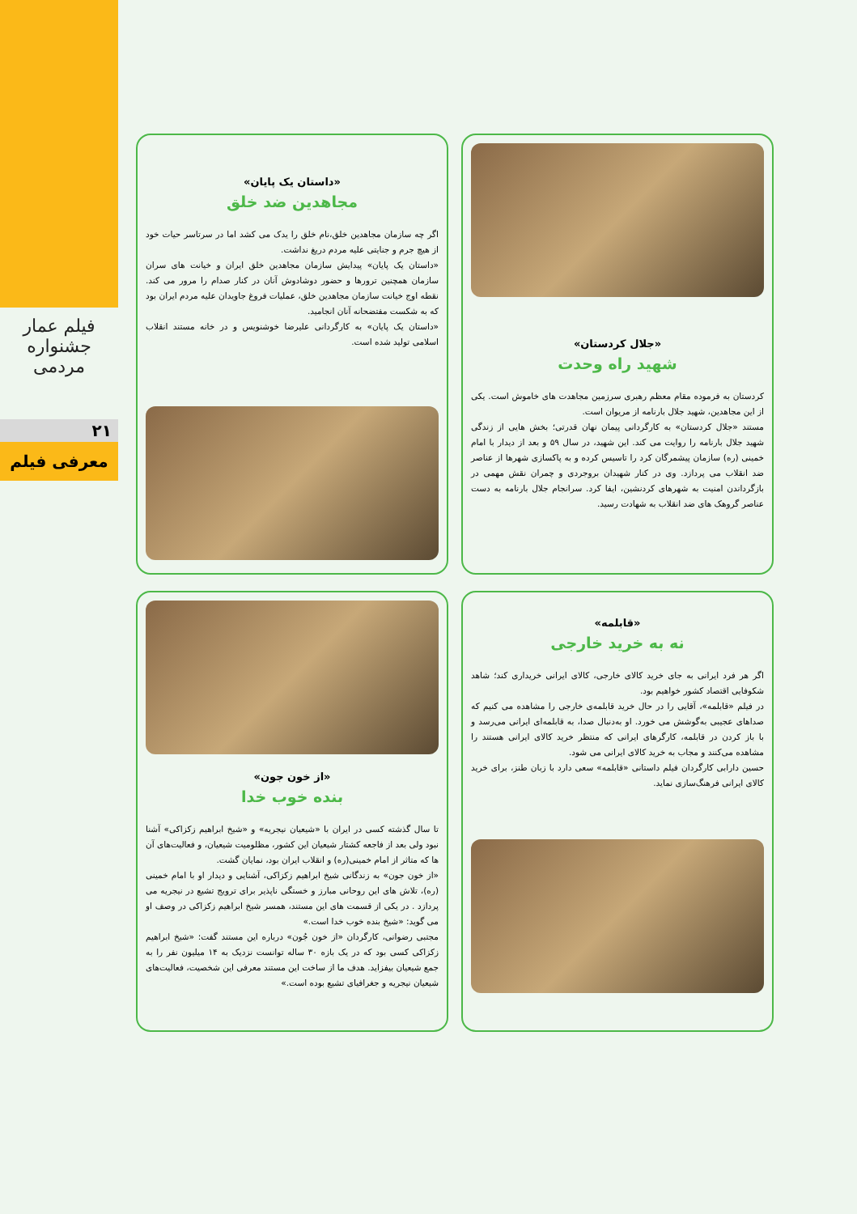فیلم عمار
جشنواره مردمی
۲۱
معرفی فیلم
«جلال کردستان»
شهید راه وحدت
کردستان به فرموده مقام معظم رهبری سرزمین مجاهدت های خاموش است. یکی از این مجاهدین، شهید جلال بارنامه از مریوان است.
مستند «جلال کردستان» به کارگردانی پیمان نهان قدرتی؛ بخش هایی از زندگی شهید جلال بارنامه را روایت می کند. این شهید، در سال ۵۹ و بعد از دیدار با امام خمینی (ره) سازمان پیشمرگان کرد را تاسیس کرده و به پاکسازی شهرها از عناصر ضد انقلاب می پردازد. وی در کنار شهیدان بروجردی و چمران نقش مهمی در بازگرداندن امنیت به شهرهای کردنشین، ایفا کرد. سرانجام جلال بارنامه به دست عناصر گروهک های ضد انقلاب به شهادت رسید.
«داستان یک پایان»
مجاهدین ضد خلق
اگر چه سازمان مجاهدین خلق،نام خلق را یدک می کشد اما در سرتاسر حیات خود از هیچ جرم و جنایتی علیه مردم دریغ نداشت.
«داستان یک پایان» پیدایش سازمان مجاهدین خلق ایران و خیانت های سران سازمان همچنین ترورها و حضور دوشادوش آنان در کنار صدام را مرور می کند. نقطه اوج خیانت سازمان مجاهدین خلق، عملیات فروغ جاویدان علیه مردم ایران بود که به شکست مفتضحانه آنان انجامید.
«داستان یک پایان» به کارگردانی علیرضا خوشنویس و در خانه مستند انقلاب اسلامی تولید شده است.
«قابلمه»
نه به خرید خارجی
اگر هر فرد ایرانی به جای خرید کالای خارجی، کالای ایرانی خریداری کند؛ شاهد شکوفایی اقتصاد کشور خواهیم بود.
در فیلم «قابلمه»، آقایی را در حال خرید قابلمه‌ی خارجی را مشاهده می کنیم که صداهای عجیبی به‌گوشش می خورد. او به‌دنبال صدا، به قابلمه‌ای ایرانی می‌رسد و با باز کردن در قابلمه، کارگرهای ایرانی که منتظر خرید کالای ایرانی هستند را مشاهده می‌کنند و مجاب به خرید کالای ایرانی می شود.
حسین دارابی کارگردان فیلم داستانی «قابلمه» سعی دارد با زبان طنز، برای خرید کالای ایرانی فرهنگ‌سازی نماید.
«از خون جون»
بنده خوب خدا
تا سال گذشته کسی در ایران با «شیعیان نیجریه» و «شیخ ابراهیم زکزاکی» آشنا نبود ولی بعد از فاجعه کشتار شیعیان این کشور، مظلومیت شیعیان، و فعالیت‌های آن ها که متاثر از امام خمینی(ره) و انقلاب ایران بود، نمایان گشت.
«از خون جون» به زندگانی شیخ ابراهیم زکزاکی، آشنایی و دیدار او با امام خمینی (ره)، تلاش های این روحانی مبارز و خستگی ناپذیر برای ترویج تشیع در نیجریه می پردازد . در یکی از قسمت های این مستند، همسر شیخ ابراهیم زکزاکی در وصف او می گوید: «شیخ بنده خوب خدا است.»
مجتبی رضوانی، کارگردان «از خون جُون» درباره این مستند گفت: «شیخ ابراهیم زکزاکی کسی بود که در یک بازه ۳۰ ساله توانست نزدیک به ۱۴ میلیون نفر را به جمع شیعیان بیفزاید. هدف ما از ساخت این مستند معرفی این شخصیت، فعالیت‌های شیعیان نیجریه و جغرافیای تشیع بوده است.»